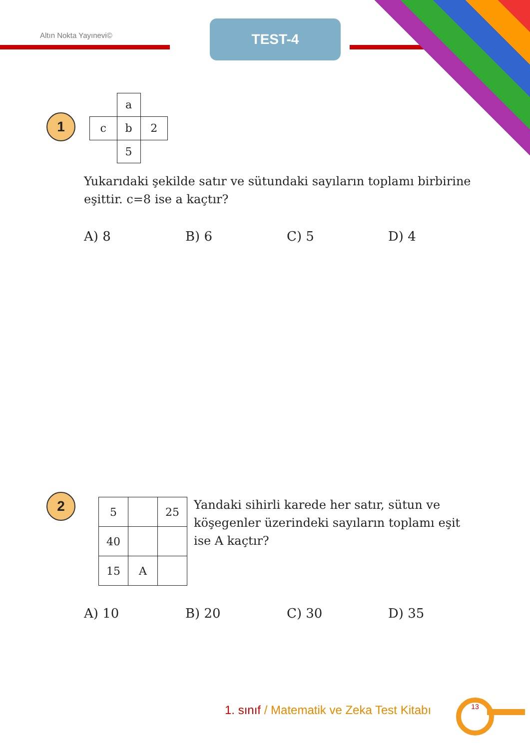Altın Nokta Yayınevi©
TEST-4
1
| | a | |
| c | b | 2 |
| | 5 | |
Yukarıdaki şekilde satır ve sütundaki sayıların toplamı birbirine eşittir. c=8 ise a kaçtır?
A) 8 B) 6 C) 5 D) 4
2
| 5 | | 25 |
| 40 | | |
| 15 | A | |
Yandaki sihirli karede her satır, sütun ve köşegenler üzerindeki sayıların toplamı eşit ise A kaçtır?
A) 10 B) 20 C) 30 D) 35
1. sınıf / Matematik ve Zeka Test Kitabı
13